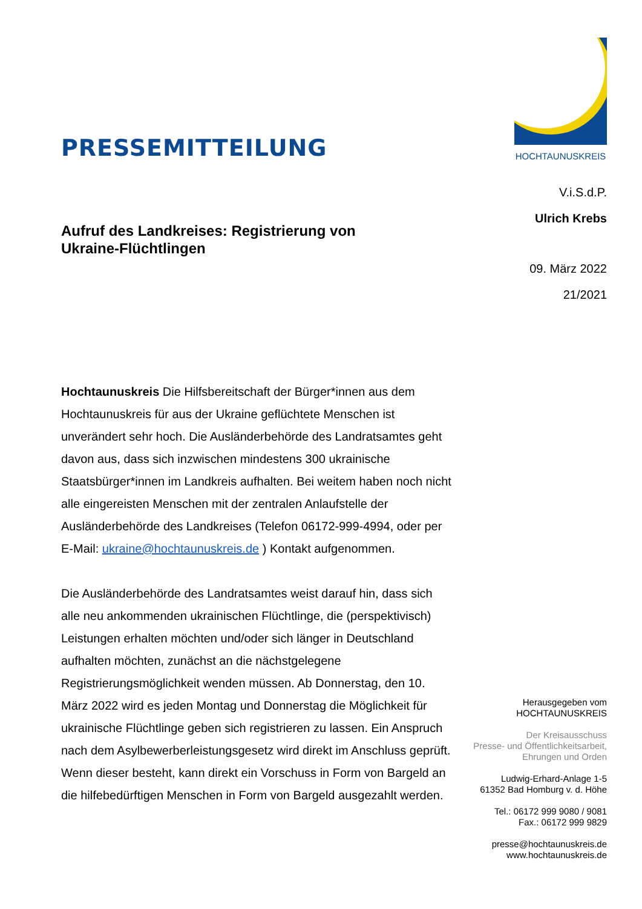PRESSEMITTEILUNG
HOCHTAUNUSKREIS
Aufruf des Landkreises: Registrierung von Ukraine-Flüchtlingen
V.i.S.d.P.
Ulrich Krebs
09. März 2022
21/2021
Hochtaunuskreis Die Hilfsbereitschaft der Bürger*innen aus dem Hochtaunuskreis für aus der Ukraine geflüchtete Menschen ist unverändert sehr hoch. Die Ausländerbehörde des Landratsamtes geht davon aus, dass sich inzwischen mindestens 300 ukrainische Staatsbürger*innen im Landkreis aufhalten. Bei weitem haben noch nicht alle eingereisten Menschen mit der zentralen Anlaufstelle der Ausländerbehörde des Landkreises (Telefon 06172-999-4994, oder per E-Mail: ukraine@hochtaunuskreis.de ) Kontakt aufgenommen.
Die Ausländerbehörde des Landratsamtes weist darauf hin, dass sich alle neu ankommenden ukrainischen Flüchtlinge, die (perspektivisch) Leistungen erhalten möchten und/oder sich länger in Deutschland aufhalten möchten, zunächst an die nächstgelegene Registrierungsmöglichkeit wenden müssen. Ab Donnerstag, den 10. März 2022 wird es jeden Montag und Donnerstag die Möglichkeit für ukrainische Flüchtlinge geben sich registrieren zu lassen. Ein Anspruch nach dem Asylbewerberleistungsgesetz wird direkt im Anschluss geprüft. Wenn dieser besteht, kann direkt ein Vorschuss in Form von Bargeld an die hilfebedürftigen Menschen in Form von Bargeld ausgezahlt werden.
Herausgegeben vom
HOCHTAUNUSKREIS
Der Kreisausschuss
Presse- und Öffentlichkeitsarbeit,
Ehrungen und Orden
Ludwig-Erhard-Anlage 1-5
61352 Bad Homburg v. d. Höhe
Tel.: 06172 999 9080 / 9081
Fax.: 06172 999 9829
presse@hochtaunuskreis.de
www.hochtaunuskreis.de